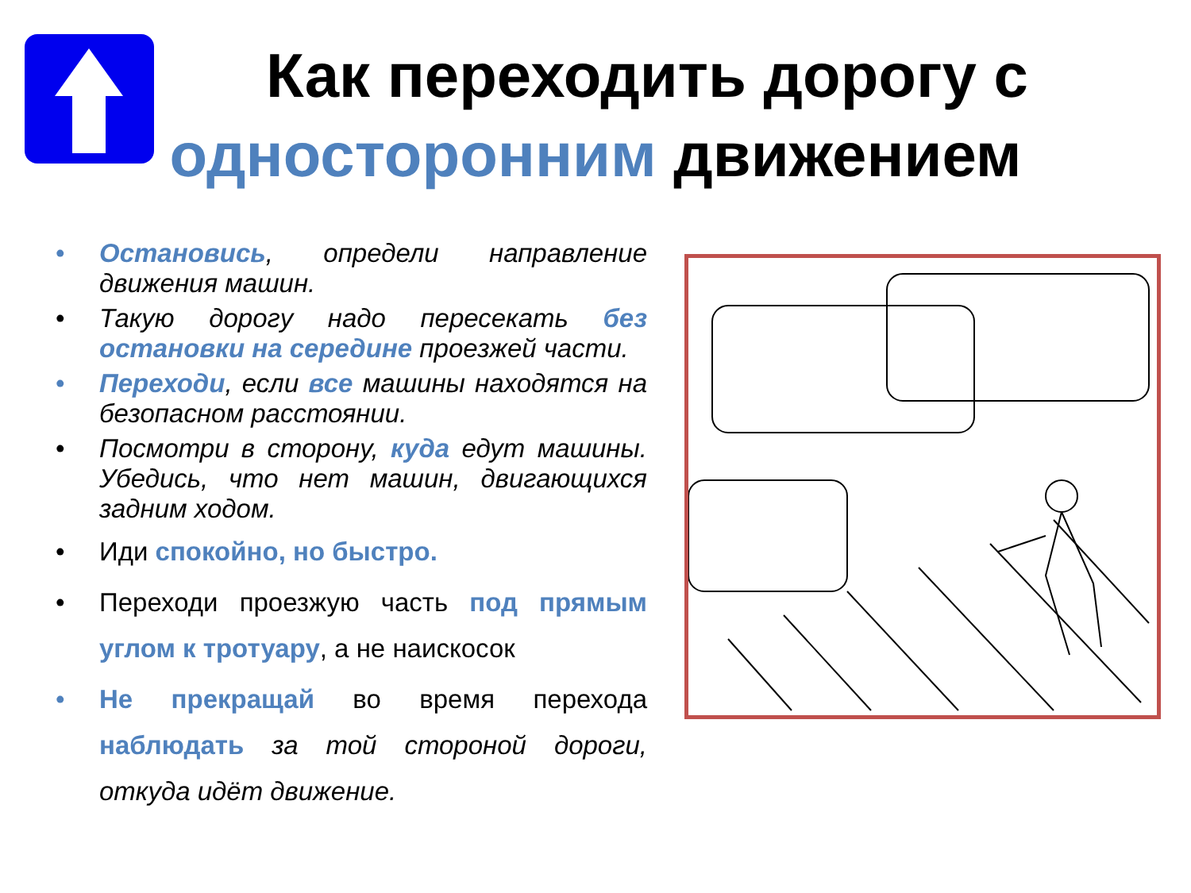Как переходить дорогу с
односторонним движением
• Остановись, определи направление движения машин.
• Такую дорогу надо пересекать без остановки на середине проезжей части.
• Переходи, если все машины находятся на безопасном расстоянии.
• Посмотри в сторону, куда едут машины. Убедись, что нет машин, двигающихся задним ходом.
• Иди спокойно, но быстро.
• Переходи проезжую часть под прямым углом к тротуару, а не наискосок
• Не прекращай во время перехода наблюдать за той стороной дороги, откуда идёт движение.